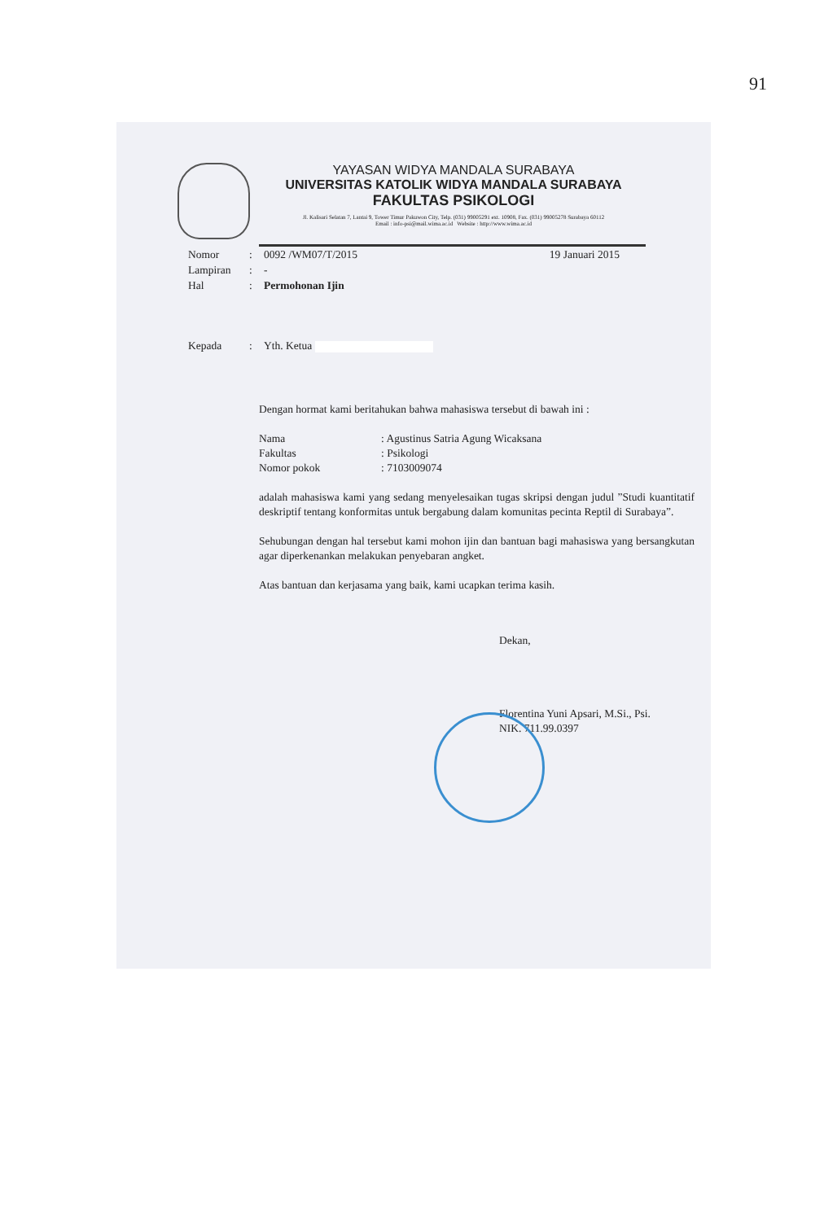91
YAYASAN WIDYA MANDALA SURABAYA
UNIVERSITAS KATOLIK WIDYA MANDALA SURABAYA
FAKULTAS PSIKOLOGI
Jl. Kalisari Selatan 7, Lantai 9, Tower Timur Pakuwon City, Telp. (031) 99005291 ext. 10908, Fax. (031) 99005278 Surabaya 60112
Email : info-psi@mail.wima.ac.id Website : http://www.wima.ac.id
Nomor: 0092 /WM07/T/2015 19 Januari 2015
Lampiran: -
Hal: Permohonan Ijin
Kepada: Yth. Ketua
Dengan hormat kami beritahukan bahwa mahasiswa tersebut di bawah ini :
Nama: Agustinus Satria Agung Wicaksana
Fakultas: Psikologi
Nomor pokok: 7103009074
adalah mahasiswa kami yang sedang menyelesaikan tugas skripsi dengan judul ”Studi kuantitatif deskriptif tentang konformitas untuk bergabung dalam komunitas pecinta Reptil di Surabaya”.
Sehubungan dengan hal tersebut kami mohon ijin dan bantuan bagi mahasiswa yang bersangkutan agar diperkenankan melakukan penyebaran angket.
Atas bantuan dan kerjasama yang baik, kami ucapkan terima kasih.
Dekan,
Florentina Yuni Apsari, M.Si., Psi.
NIK. 711.99.0397